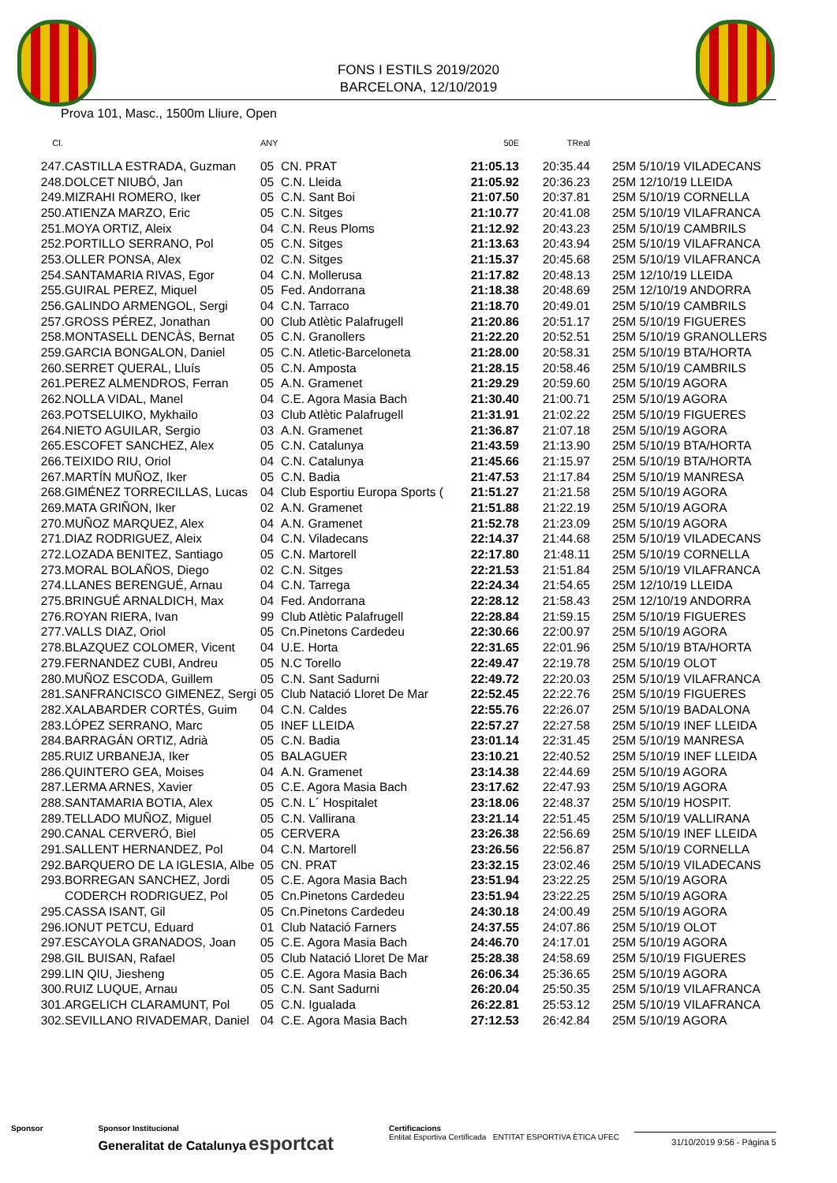FONS I ESTILS 2019/2020
BARCELONA, 12/10/2019
Prova 101, Masc., 1500m Lliure, Open
| Cl. | | ANY | | 50E | TReal | |
| --- | --- | --- | --- | --- | --- | --- |
| 247. | CASTILLA ESTRADA, Guzman | 05 | CN. PRAT | 21:05.13 | 20:35.44 | 25M 5/10/19 VILADECANS |
| 248. | DOLCET NIUBÓ, Jan | 05 | C.N. Lleida | 21:05.92 | 20:36.23 | 25M 12/10/19 LLEIDA |
| 249. | MIZRAHI ROMERO, Iker | 05 | C.N. Sant Boi | 21:07.50 | 20:37.81 | 25M 5/10/19 CORNELLA |
| 250. | ATIENZA MARZO, Eric | 05 | C.N. Sitges | 21:10.77 | 20:41.08 | 25M 5/10/19 VILAFRANCA |
| 251. | MOYA ORTIZ, Aleix | 04 | C.N. Reus Ploms | 21:12.92 | 20:43.23 | 25M 5/10/19 CAMBRILS |
| 252. | PORTILLO SERRANO, Pol | 05 | C.N. Sitges | 21:13.63 | 20:43.94 | 25M 5/10/19 VILAFRANCA |
| 253. | OLLER PONSA, Alex | 02 | C.N. Sitges | 21:15.37 | 20:45.68 | 25M 5/10/19 VILAFRANCA |
| 254. | SANTAMARIA RIVAS, Egor | 04 | C.N. Mollerusa | 21:17.82 | 20:48.13 | 25M 12/10/19 LLEIDA |
| 255. | GUIRAL PEREZ, Miquel | 05 | Fed. Andorrana | 21:18.38 | 20:48.69 | 25M 12/10/19 ANDORRA |
| 256. | GALINDO ARMENGOL, Sergi | 04 | C.N. Tarraco | 21:18.70 | 20:49.01 | 25M 5/10/19 CAMBRILS |
| 257. | GROSS PÉREZ, Jonathan | 00 | Club Atlètic Palafrugell | 21:20.86 | 20:51.17 | 25M 5/10/19 FIGUERES |
| 258. | MONTASELL DENCÀS, Bernat | 05 | C.N. Granollers | 21:22.20 | 20:52.51 | 25M 5/10/19 GRANOLLERS |
| 259. | GARCIA BONGALON, Daniel | 05 | C.N. Atletic-Barceloneta | 21:28.00 | 20:58.31 | 25M 5/10/19 BTA/HORTA |
| 260. | SERRET QUERAL, Lluís | 05 | C.N. Amposta | 21:28.15 | 20:58.46 | 25M 5/10/19 CAMBRILS |
| 261. | PEREZ ALMENDROS, Ferran | 05 | A.N. Gramenet | 21:29.29 | 20:59.60 | 25M 5/10/19 AGORA |
| 262. | NOLLA VIDAL, Manel | 04 | C.E. Agora Masia Bach | 21:30.40 | 21:00.71 | 25M 5/10/19 AGORA |
| 263. | POTSELUIKO, Mykhailo | 03 | Club Atlètic Palafrugell | 21:31.91 | 21:02.22 | 25M 5/10/19 FIGUERES |
| 264. | NIETO AGUILAR, Sergio | 03 | A.N. Gramenet | 21:36.87 | 21:07.18 | 25M 5/10/19 AGORA |
| 265. | ESCOFET SANCHEZ, Alex | 05 | C.N. Catalunya | 21:43.59 | 21:13.90 | 25M 5/10/19 BTA/HORTA |
| 266. | TEIXIDO RIU, Oriol | 04 | C.N. Catalunya | 21:45.66 | 21:15.97 | 25M 5/10/19 BTA/HORTA |
| 267. | MARTÍN MUÑOZ, Iker | 05 | C.N. Badia | 21:47.53 | 21:17.84 | 25M 5/10/19 MANRESA |
| 268. | GIMÉNEZ TORRECILLAS, Lucas | 04 | Club Esportiu Europa Sports ( | 21:51.27 | 21:21.58 | 25M 5/10/19 AGORA |
| 269. | MATA GRIÑON, Iker | 02 | A.N. Gramenet | 21:51.88 | 21:22.19 | 25M 5/10/19 AGORA |
| 270. | MUÑOZ MARQUEZ, Alex | 04 | A.N. Gramenet | 21:52.78 | 21:23.09 | 25M 5/10/19 AGORA |
| 271. | DIAZ RODRIGUEZ, Aleix | 04 | C.N. Viladecans | 22:14.37 | 21:44.68 | 25M 5/10/19 VILADECANS |
| 272. | LOZADA BENITEZ, Santiago | 05 | C.N. Martorell | 22:17.80 | 21:48.11 | 25M 5/10/19 CORNELLA |
| 273. | MORAL BOLAÑOS, Diego | 02 | C.N. Sitges | 22:21.53 | 21:51.84 | 25M 5/10/19 VILAFRANCA |
| 274. | LLANES BERENGUÉ, Arnau | 04 | C.N. Tarrega | 22:24.34 | 21:54.65 | 25M 12/10/19 LLEIDA |
| 275. | BRINGUÉ ARNALDICH, Max | 04 | Fed. Andorrana | 22:28.12 | 21:58.43 | 25M 12/10/19 ANDORRA |
| 276. | ROYAN RIERA, Ivan | 99 | Club Atlètic Palafrugell | 22:28.84 | 21:59.15 | 25M 5/10/19 FIGUERES |
| 277. | VALLS DIAZ, Oriol | 05 | Cn.Pinetons Cardedeu | 22:30.66 | 22:00.97 | 25M 5/10/19 AGORA |
| 278. | BLAZQUEZ COLOMER, Vicent | 04 | U.E. Horta | 22:31.65 | 22:01.96 | 25M 5/10/19 BTA/HORTA |
| 279. | FERNANDEZ CUBI, Andreu | 05 | N.C Torello | 22:49.47 | 22:19.78 | 25M 5/10/19 OLOT |
| 280. | MUÑOZ ESCODA, Guillem | 05 | C.N. Sant Sadurni | 22:49.72 | 22:20.03 | 25M 5/10/19 VILAFRANCA |
| 281. | SANFRANCISCO GIMENEZ, Sergi | 05 | Club Natació Lloret De Mar | 22:52.45 | 22:22.76 | 25M 5/10/19 FIGUERES |
| 282. | XALABARDER CORTÉS, Guim | 04 | C.N. Caldes | 22:55.76 | 22:26.07 | 25M 5/10/19 BADALONA |
| 283. | LÓPEZ SERRANO, Marc | 05 | INEF LLEIDA | 22:57.27 | 22:27.58 | 25M 5/10/19 INEF LLEIDA |
| 284. | BARRAGÁN ORTIZ, Adrià | 05 | C.N. Badia | 23:01.14 | 22:31.45 | 25M 5/10/19 MANRESA |
| 285. | RUIZ URBANEJA, Iker | 05 | BALAGUER | 23:10.21 | 22:40.52 | 25M 5/10/19 INEF LLEIDA |
| 286. | QUINTERO GEA, Moises | 04 | A.N. Gramenet | 23:14.38 | 22:44.69 | 25M 5/10/19 AGORA |
| 287. | LERMA ARNES, Xavier | 05 | C.E. Agora Masia Bach | 23:17.62 | 22:47.93 | 25M 5/10/19 AGORA |
| 288. | SANTAMARIA BOTIA, Alex | 05 | C.N. L´ Hospitalet | 23:18.06 | 22:48.37 | 25M 5/10/19 HOSPIT. |
| 289. | TELLADO MUÑOZ, Miguel | 05 | C.N. Vallirana | 23:21.14 | 22:51.45 | 25M 5/10/19 VALLIRANA |
| 290. | CANAL CERVERÓ, Biel | 05 | CERVERA | 23:26.38 | 22:56.69 | 25M 5/10/19 INEF LLEIDA |
| 291. | SALLENT HERNANDEZ, Pol | 04 | C.N. Martorell | 23:26.56 | 22:56.87 | 25M 5/10/19 CORNELLA |
| 292. | BARQUERO DE LA IGLESIA, Albe | 05 | CN. PRAT | 23:32.15 | 23:02.46 | 25M 5/10/19 VILADECANS |
| 293. | BORREGAN SANCHEZ, Jordi | 05 | C.E. Agora Masia Bach | 23:51.94 | 23:22.25 | 25M 5/10/19 AGORA |
| | CODERCH RODRIGUEZ, Pol | 05 | Cn.Pinetons Cardedeu | 23:51.94 | 23:22.25 | 25M 5/10/19 AGORA |
| 295. | CASSA ISANT, Gil | 05 | Cn.Pinetons Cardedeu | 24:30.18 | 24:00.49 | 25M 5/10/19 AGORA |
| 296. | IONUT PETCU, Eduard | 01 | Club Natació Farners | 24:37.55 | 24:07.86 | 25M 5/10/19 OLOT |
| 297. | ESCAYOLA GRANADOS, Joan | 05 | C.E. Agora Masia Bach | 24:46.70 | 24:17.01 | 25M 5/10/19 AGORA |
| 298. | GIL BUISAN, Rafael | 05 | Club Natació Lloret De Mar | 25:28.38 | 24:58.69 | 25M 5/10/19 FIGUERES |
| 299. | LIN QIU, Jiesheng | 05 | C.E. Agora Masia Bach | 26:06.34 | 25:36.65 | 25M 5/10/19 AGORA |
| 300. | RUIZ LUQUE, Arnau | 05 | C.N. Sant Sadurni | 26:20.04 | 25:50.35 | 25M 5/10/19 VILAFRANCA |
| 301. | ARGELICH CLARAMUNT, Pol | 05 | C.N. Igualada | 26:22.81 | 25:53.12 | 25M 5/10/19 VILAFRANCA |
| 302. | SEVILLANO RIVADEMAR, Daniel | 04 | C.E. Agora Masia Bach | 27:12.53 | 26:42.84 | 25M 5/10/19 AGORA |
Sponsor Sponsor Institucional
Generalitat de Catalunya esportcat
Certificacions
Entitat Esportiva Certificada ENTITAT ESPORTIVA ÈTICA UFEC
31/10/2019 9:56 - Pàgina 5